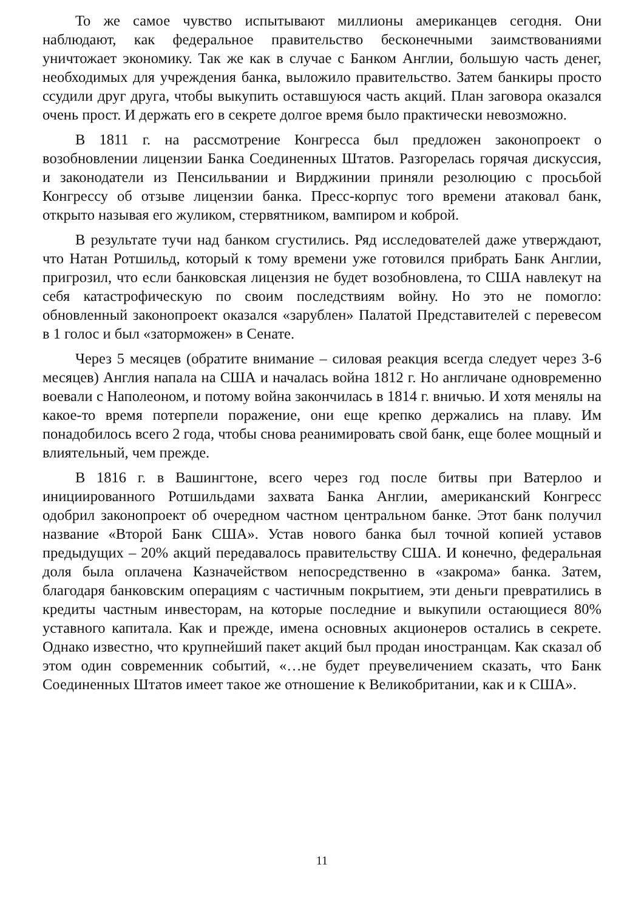То же самое чувство испытывают миллионы американцев сегодня. Они наблюдают, как федеральное правительство бесконечными заимствованиями уничтожает экономику. Так же как в случае с Банком Англии, большую часть денег, необходимых для учреждения банка, выложило правительство. Затем банкиры просто ссудили друг друга, чтобы выкупить оставшуюся часть акций. План заговора оказался очень прост. И держать его в секрете долгое время было практически невозможно.
В 1811 г. на рассмотрение Конгресса был предложен законопроект о возобновлении лицензии Банка Соединенных Штатов. Разгорелась горячая дискуссия, и законодатели из Пенсильвании и Вирджинии приняли резолюцию с просьбой Конгрессу об отзыве лицензии банка. Пресс-корпус того времени атаковал банк, открыто называя его жуликом, стервятником, вампиром и коброй.
В результате тучи над банком сгустились. Ряд исследователей даже утверждают, что Натан Ротшильд, который к тому времени уже готовился прибрать Банк Англии, пригрозил, что если банковская лицензия не будет возобновлена, то США навлекут на себя катастрофическую по своим последствиям войну. Но это не помогло: обновленный законопроект оказался «зарублен» Палатой Представителей с перевесом в 1 голос и был «заторможен» в Сенате.
Через 5 месяцев (обратите внимание – силовая реакция всегда следует через 3-6 месяцев) Англия напала на США и началась война 1812 г. Но англичане одновременно воевали с Наполеоном, и потому война закончилась в 1814 г. вничью. И хотя менялы на какое-то время потерпели поражение, они еще крепко держались на плаву. Им понадобилось всего 2 года, чтобы снова реанимировать свой банк, еще более мощный и влиятельный, чем прежде.
В 1816 г. в Вашингтоне, всего через год после битвы при Ватерлоо и инициированного Ротшильдами захвата Банка Англии, американский Конгресс одобрил законопроект об очередном частном центральном банке. Этот банк получил название «Второй Банк США». Устав нового банка был точной копией уставов предыдущих – 20% акций передавалось правительству США. И конечно, федеральная доля была оплачена Казначейством непосредственно в «закрома» банка. Затем, благодаря банковским операциям с частичным покрытием, эти деньги превратились в кредиты частным инвесторам, на которые последние и выкупили остающиеся 80% уставного капитала. Как и прежде, имена основных акционеров остались в секрете. Однако известно, что крупнейший пакет акций был продан иностранцам. Как сказал об этом один современник событий, «…не будет преувеличением сказать, что Банк Соединенных Штатов имеет такое же отношение к Великобритании, как и к США».
11